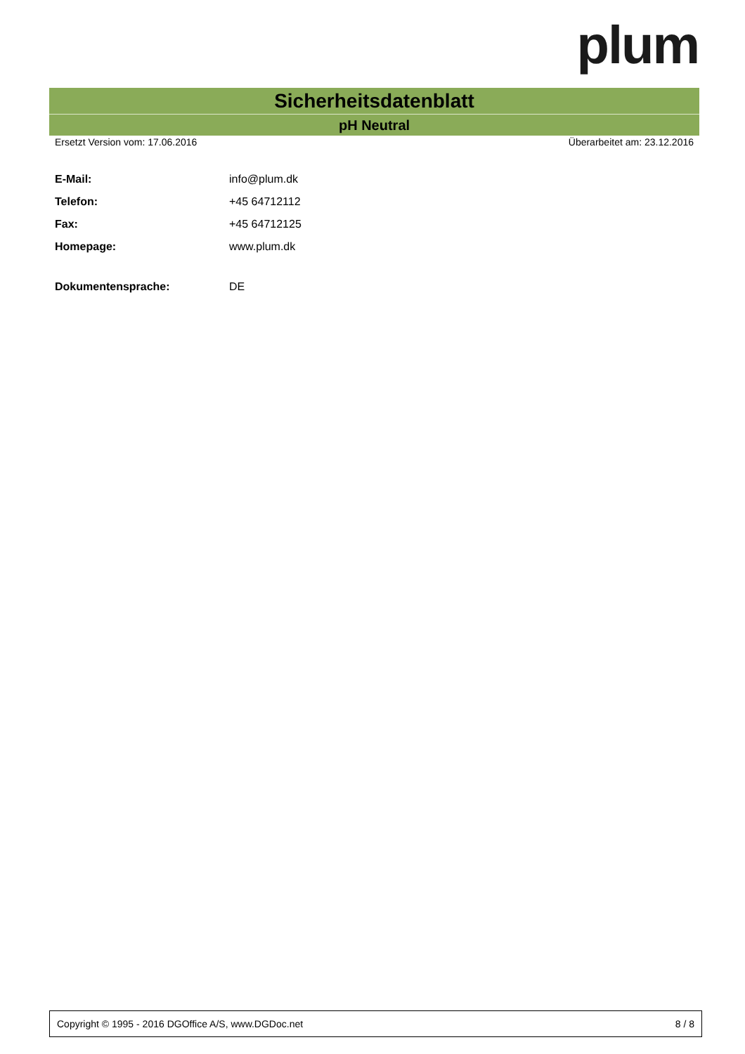plum
Sicherheitsdatenblatt
pH Neutral
Ersetzt Version vom: 17.06.2016 Überarbeitet am: 23.12.2016
| E-Mail: | info@plum.dk |
| Telefon: | +45 64712112 |
| Fax: | +45 64712125 |
| Homepage: | www.plum.dk |
| Dokumentensprache: | DE |
Copyright © 1995 - 2016 DGOffice A/S, www.DGDoc.net 8 / 8